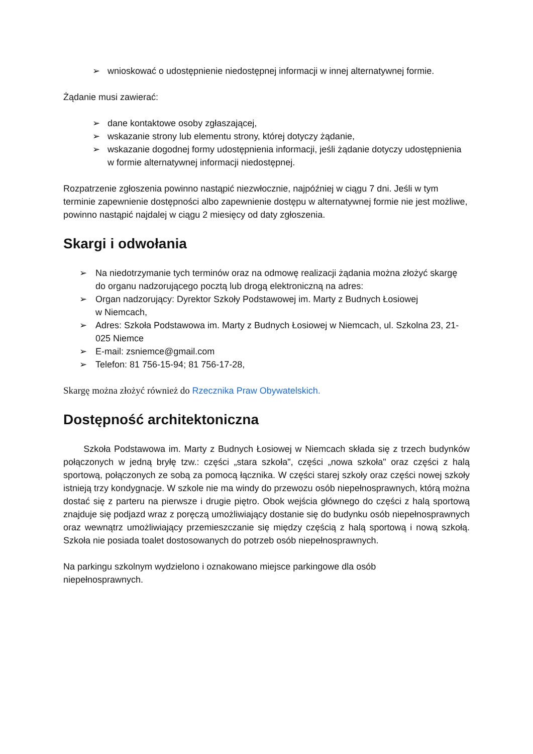➢ wnioskować o udostępnienie niedostępnej informacji w innej alternatywnej formie.
Żądanie musi zawierać:
➢ dane kontaktowe osoby zgłaszającej,
➢ wskazanie strony lub elementu strony, której dotyczy żądanie,
➢ wskazanie dogodnej formy udostępnienia informacji, jeśli żądanie dotyczy udostępnienia w formie alternatywnej informacji niedostępnej.
Rozpatrzenie zgłoszenia powinno nastąpić niezwłocznie, najpóźniej w ciągu 7 dni. Jeśli w tym terminie zapewnienie dostępności albo zapewnienie dostępu w alternatywnej formie nie jest możliwe, powinno nastąpić najdalej w ciągu 2 miesięcy od daty zgłoszenia.
Skargi i odwołania
➢ Na niedotrzymanie tych terminów oraz na odmowę realizacji żądania można złożyć skargę do organu nadzorującego pocztą lub drogą elektroniczną na adres:
➢ Organ nadzorujący: Dyrektor Szkoły Podstawowej im. Marty z Budnych Łosiowej
w Niemcach,
➢ Adres: Szkoła Podstawowa im. Marty z Budnych Łosiowej w Niemcach, ul. Szkolna 23, 21-025 Niemce
➢ E-mail: zsniemce@gmail.com
➢ Telefon: 81 756-15-94; 81 756-17-28,
Skargę można złożyć również do Rzecznika Praw Obywatelskich.
Dostępność architektoniczna
Szkoła Podstawowa im. Marty z Budnych Łosiowej w Niemcach składa się z trzech budynków połączonych w jedną bryłę tzw.: części „stara szkoła", części „nowa szkoła" oraz części z halą sportową, połączonych ze sobą za pomocą łącznika. W części starej szkoły oraz części nowej szkoły istnieją trzy kondygnacje. W szkole nie ma windy do przewozu osób niepełnosprawnych, którą można dostać się z parteru na pierwsze i drugie piętro. Obok wejścia głównego do części z halą sportową znajduje się podjazd wraz z poręczą umożliwiający dostanie się do budynku osób niepełnosprawnych oraz wewnątrz umożliwiający przemieszczanie się między częścią z halą sportową i nową szkołą. Szkoła nie posiada toalet dostosowanych do potrzeb osób niepełnosprawnych.
Na parkingu szkolnym wydzielono i oznakowano miejsce parkingowe dla osób
niepełnosprawnych.